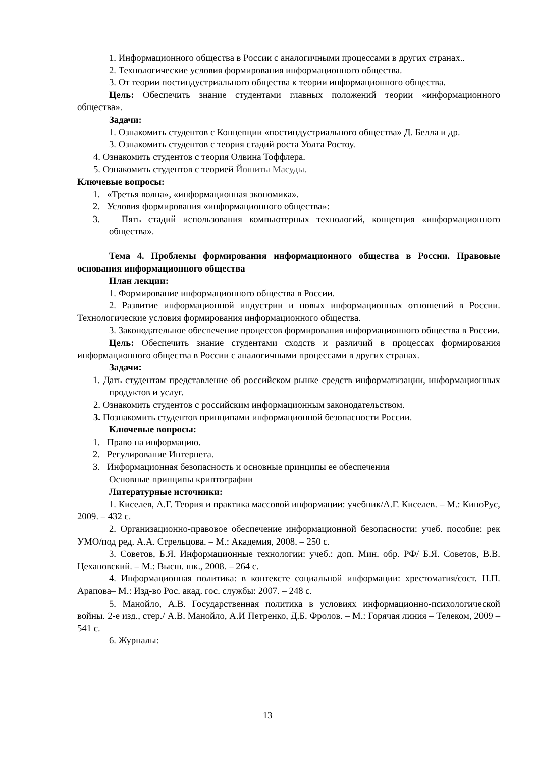1. Информационного общества в России с аналогичными процессами в других странах..
2. Технологические условия формирования информационного общества.
3. От теории постиндустриального общества к теории информационного общества.
Цель: Обеспечить знание студентами главных положений теории «информационного общества».
Задачи:
1. Ознакомить студентов с Концепции «постиндустриального общества» Д. Белла и др.
3. Ознакомить студентов с теория стадий роста Уолта Ростоу.
4. Ознакомить студентов с теория Олвина Тоффлера.
5. Ознакомить студентов с теорией Йошиты Масуды.
Ключевые вопросы:
1. «Третья волна», «информационная экономика».
2. Условия формирования «информационного общества»:
3. Пять стадий использования компьютерных технологий, концепция «информационного общества».
Тема 4. Проблемы формирования информационного общества в России. Правовые основания информационного общества
План лекции:
1. Формирование информационного общества в России.
2. Развитие информационной индустрии и новых информационных отношений в России. Технологические условия формирования информационного общества.
3. Законодательное обеспечение процессов формирования информационного общества в России.
Цель: Обеспечить знание студентами сходств и различий в процессах формирования информационного общества в России с аналогичными процессами в других странах.
Задачи:
1. Дать студентам представление об российском рынке средств информатизации, информационных продуктов и услуг.
2. Ознакомить студентов с российским информационным законодательством.
3. Познакомить студентов принципами информационной безопасности России.
Ключевые вопросы:
1. Право на информацию.
2. Регулирование Интернета.
3. Информационная безопасность и основные принципы ее обеспечения
Основные принципы криптографии
Литературные источники:
1. Киселев, А.Г. Теория и практика массовой информации: учебник/А.Г. Киселев. – М.: КиноРус, 2009. – 432 с.
2. Организационно-правовое обеспечение информационной безопасности: учеб. пособие: рек УМО/под ред. А.А. Стрельцова. – М.: Академия, 2008. – 250 с.
3. Советов, Б.Я. Информационные технологии: учеб.: доп. Мин. обр. РФ/ Б.Я. Советов, В.В. Цехановский. – М.: Высш. шк., 2008. – 264 с.
4. Информационная политика: в контексте социальной информации: хрестоматия/сост. Н.П. Арапова– М.: Изд-во Рос. акад. гос. службы: 2007. – 248 с.
5. Манойло, А.В. Государственная политика в условиях информационно-психологической войны. 2-е изд., стер./ А.В. Манойло, А.И Петренко, Д.Б. Фролов. – М.: Горячая линия – Телеком, 2009 – 541 с.
6. Журналы:
13